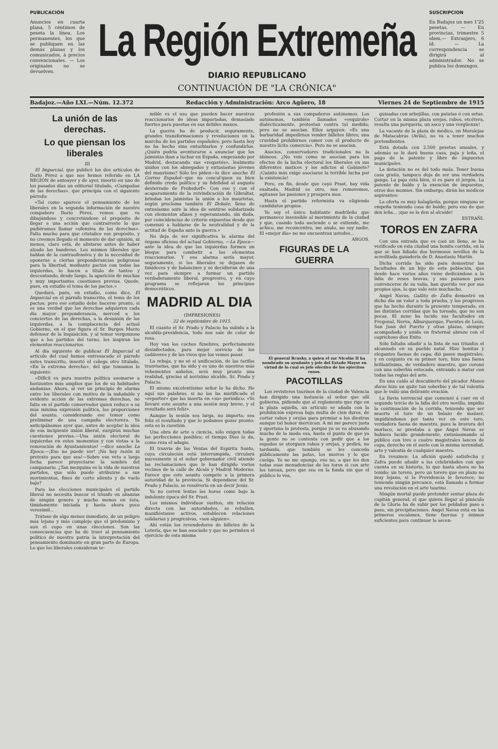PUBLICACIÓN
Anuncios en cuarta plana, 5 céntimos de peseta la línea. Los permanentes, los que se publiquen en las demás planas y los comunicados, á precios convencionales. — Los originales no se devuelven.
La Región Extremeña
DIARIO REPUBLICANO
CONTINUACIÓN DE "LA CRÓNICA"
SUSCRIPCION
En Badajoz un mes 1'25 pesetas. — En provincias, trimestre 5 idem.— Extranjero, 6 íd. — La correspondencia se dirigirá al administrador. No se publica los domingos.
Badajoz.—Año LXI.—Núm. 12.372 Redacción y Administración: Arco Agüero, 18 Viernes 24 de Septiembre de 1915
La unión de las derechas.
Lo que piensan los liberales
III
El Imparcial, que publicó los dos artículos de Darío Pérez a que nos hemos referido en LA REGIÓN de anteayer y de ayer, insertó en uno de los pasados días un editorial titulado, «Campañas de las derechas», que principia con el siguiente párrafo:
«Tal como aparece el pensamiento de los liberales en la segunda información de nuestro compañero Darío Pérez, vemos que va dibujándose y concretándose el prepósito de llegar a una acción que contrarreste lo que pudiéramos llamar «ofensiva de las derechas». Falta mucho para que cristalice ese propósito, y no creemos llegado el momento de dar opinión, ni menos, claro está, de alistarse antes de haber alzado las banderas. Los mismos liberales que hablan de la contraofensiva y de la necesidad de oponerse a ciertas preponderancias peligrosas para la libertad, mediante pactos con todas las izquierdas, lo hacen a título de tanteo y descontando, desde luego, la aparición de muchas y muy importantes cuestiones previas. Quede, pues, en estudio el tema de los pactos.»
Quedará, pués, en estudio, como dice, El Imparcial en el párrafo transcrito, el tema de los pactos; pero ese estudio debe hacerse pronto, si es una verdad que las derechas adquieren cada día mayor preponderancia, merced a los conciertos de las derechas, a la desunión de las izquierdas, a la complacencia del actual Gobierno, en el que figura el Sr. Burgos Marzo defensor de la Inquisición, y al temor vergonzoso que a los partidos del turno, les inspiran los elementos reaccionarios.
Al día siguiente de publicar El Imparcial el artículo del cual hemos entresacado el párrafo antes transcrito, insertó el colega otro titulado, «En la extrema derecha», del que tomamos lo siguiente:
«Difícil es para nuestra política asomarse a horizontes más amplios que los de su habituales andanzas. Ahora, al ver un principio de alarma entre los liberales con motivo de la indudable y evidente acción de las extremas derechas, no falta en el partido conservador quien reduce a su más mínima expresión política, las proporciones del asunto, considerando ese temor como preliminar de una campaña electorera. Ya anticipábamos ayer que, antes de aceptar la idea de esa incipiente unión liberal, surgirán muchas cuestiones previas.—Una unión electoral de izquierdas en estos momentos y con vistas a la renovación de Ayuntamientos! —dice anoche La Epoca.—¡Eso no puede ser! ¡No hay razón ni pretexto para que sea!—Sobre ese veto a larga fecha parece proyectarse la sombra del campanario. ¿Tan mezquina es la vida de nuestros partidos, que sólo puede atribuirse a sus movimientos, fines de corto aliento y de vuelo bajo?
Para las elecciones municipales el partido liberal no necesita buscar el triunfo en alianzas de ningún genero y mucho menos en ésta, tímidamente iniciada y hasta ahora poco verosimil...
Trátase de algo menos inmediato, de un peligro más lejano y más complejo que el predominio y aun el copo en unas elecciones. Son las consecuencias que ha de traer al pensamiento político de nuestra patria la interpretación del pensamiento dominante en gran parte de Europa. Lo que los liberales consideran te-
mible es el uso que pueden hacer nuestros reaccionarios de ideas importadas, demasiado fuertes para puestas en sus debiles manos.
La guerra ha de producir, seguramente, grandes transformaciones y revoluciones en la marcha de los partidos españoles; pero hasta hoy no ha hecho sino enturbiarlos y confundirlos. ¿Quién podría aventurarse a anunciar que los jaimistas iban a luchar en España, empezando por Madrid, destacando sus «requetés», lealmente unidos con los abnegados y entusiastas jóvenes del maurismo? Sólo les piden—lo dice anoche El Correo Español—que no concul'quen su bien definido credo político y su fidelidad al augusto desterrado de Frohsdorf». Con eso y con el acaparamiento de la reivindicación de Gibraltar, brindan los jaimistas la unión a los mauristas, según proclama también El Debate, lleno de entusiasmo ante la idea de sentirse solidarizado con elementos afines y esperanzando, sin duda, por coincidencias de criterio expuestas desde que comenzó a hablarse de la neutralidad y de la actitud de España ante la guerra.»
No deja de ser significativa la alarma del órgano oficioso del actual Gobierno, —La Epoca— ante la idea de que las izquierdas formen un bloque para combatir a los elementos reaccionarios. Y esa alarma sería mayor, seguramente, si los liberales se dejasen de timideces y de balancines y se decidieran de una vez para siempre a formar un partido verdaderamente liberal, progresivo, y en cuyo programa se reflejaran los principios democráticos.
MADRID AL DIA
(IMPRESIONES)
22 de septiembre de 1915.
El cuanto el Sr. Prado y Palacio ha subido a la alcaldía-presidencia, todo nos sale de color de rosa.
Hoy van los coches fúnebres, perfectamente desinfectados, para mejor servicio de los cadáveres y de los vivos que los vemos pasar.
La rebaja, y no sé si unificación, de las tarifas tranviarias, que ha sido y es uno de nuestros más vehementes anhelos, será muy pronto una realidad, gracias al novisimo alcalde, Sr. Prado y Palacio.
El mismo excelentísimo señor lo ha dicho. He aquí sus palabras, si no las ha mistificado el «reporter» que las inserta en «su» periódico: «Yo llevaré este asunto a una sesión muy breve, y el resultado será feliz».
Aunque la sesión sea larga, no importa; sea feliz el resultado y que lo podamos gozar pronto: esta es la cuestión.
Una obra de arte o ciencia, sólo exigen todas las perfecciones posibles; el tiempo Dios lo da, como reza el adagio.
El tranvía de las Ventas del Espíritu Santo, cuya circulación está interrumpida, circulará nuevamente si el señor gobernador civil atiende las reclamaciones que le han dirigido varios vecinos de la calle de Alcalá y Madrid Moderno. Parece que este asunto compete a la primera autoridad de la provincia. Si dependiese del Sr. Prado y Palacio, se resolvería en un decir Jesús.
Ya no corren lentas las horas como bajo la indolente época del Sr. Prast.
Los mismos individuos sueltos, sin relación directa con las autoridades, se rebullen, manifiéstanse activos, establecen relaciones solidarias y progresivas, «son alguien».
Ahí están los revendedores de billetes de la Lotería, que se han asociado y que no permiten el ejercicio de esta misma
profesión a sus compañeros autónomos. Los autónomos, también llamados «esquirols» dialécticamente, protestan contra tal medida; pero no se asocian. Ellos arguyen: «Es una barbaridad impedirnos vender billetes libres; una crueldad prohibirnos comer con el producto de nuestro lícito comercio». Pero no se asocian.
Asocios, conservadores tradicionales na la idóneos. ¿No veis cómo se asocian para los efectos de la lucha electoral los liberales en sus diferentes matices y los adictos al Gabinete? ¡Cuánto más exige asociarse la terrible lucha por la existencia!
Pero, en fin, desde que cayó Prast, hay vida exaltada, Madrid es otro, nos removemos, agitanse las pasiones y prospera mos.
Hasta el partido reformista va eligiendo candidatos propios.
Yo soy el único habitante madrileño que permanece insensible al movimiento de la ciudad y que, cuando todo asciende o se extiende, me achico, me reconcentro, me anulo, no soy nadie. El «mejor día» no me encuentran ustedes...
ARGOS.
FIGURAS DE LA GUERRA
El general Rcusky, a quien el zar Nicolás II ha nombrado su ayudante y jefe del Estado Mayor en virtud de lo cual es jefe efectivo de los ejércitos rusos.
PACOTILLAS
Los revisteros taurinos de la ciudad de Valencia han dirigido una instancia al señor que allí gobierna, pidiendo que al reglamento que rige en la plaza aquella, un artículo se añada con la prohibición expresa bajo multa de cien duros, de cortar rabos y orejas para premiar a los diestros aunque tal honor merezcan. A mí me parece justa y oportuna la protesta, porque ya se va abusando mucho de la moda esa, hasta el punto de que ya la gente no se contenta con pedir que a los espadas se otorguen rabos y orejas, y pedirá, no tardando, que también se les conceda públicamente las patas, los morros y lo que cuelga. Yo no me opongo, eso no, a que les den todas esas menudencias de los toros si con arte los torean, pero que sea en la fonda sin que el público lo vea,
guisadas con arbejillas, con patatas ó con setas. Cortar en la misma plaza orejas, rabos, etcétera, resulta una porquería, un asco y una vergüenza!
La vacante de la plaza de médico, en Moralejas de Matacabras (Avila), no va a tener muchos pretendientes.
Está dotada con 2.500 pesetas anuales, y además se le dará buena casa, paja y leña, el pago de la patente y libre de impuestos municipales.
La dotación no es del todo mala. Tener buena casa gratis, tampoco deja de ser una verdadera ganga. La paja está bien, si es para el jergón. La patente de balde y la exención de impuestos, otros dos momios. Sin embargo, dirán los médicos aspirantes:
La oferta es muy halagüeña, porque ninguno se empeña teniendo casa de balde; pero eso de que den leña... ¡que se la den al alcalde!
ESTRAÑI.
TOROS EN ZAFRA
Con una entrada que es casi un lleno, se ha verificado en esta ciudad una bonita corrida, en la que se han lidiado dos hermosos novillos de la acreditada ganadería de D. Anastasio Martín.
Dicha corrida ha sido para demostrar las facultades de un hijo de esta población, que desde hace varios años viene dedicándose a la lidia de reses bravas, y sus paisanos para convencerse de su valía, han querido ver por sus propios ojos, lo que vale este muchacho.
Angel Navas, Gallito de Zafra demostró en dicho día un valor a toda prueba, y los progresos que ha hecho durante la presente temporada, en las distintas corridas que ha toreado, que no son pocas. El nene ha lucido sus facultades en Fregenal, Nerva, Alburquerque, Fuentes de León, San Juan del Puerto y otras plazas, siempre acompañado y unido en fraternal abrazo con el caprichoso dios Exito.
Sólo faltaba añadir a la lista de sus triunfos el alcanzado en su pueblo natal. Hizo bonitas y elegantes faenas de capa; dió pases magistrales, y en conjunto en su primer toro, hizo una faena brillantísima, de verdadero maestro, que coronó con una soberbia estocada, entrando a matar con todas las reglas del arte.
En una caída al descubierto del picador Manos duras hizo un quite tan soberbio y de tal valentía que le valió una delirante ovación.
La lluvia torrencial que comenzó á caer en el segundo tercio de la lidia del otro novillo, impidió la continuación de la corrida, teniendo que ser muerto el toro de un balazo de maúser, impidiéndonos por tanto ver en este toro, verdadera faena de maestro, pues la bravura del morlaco, se prestaba a que Angel Navas se hubiera lucido grandemente, entusiasmando al público con tres o cuatro magistrales lances de capa, derecho en el suelo con la misma serenidad, arte y valentía de cualquier maestro.
En resumen: La afición quedó satisfecha y Zafra puede añadir a las celebridades con que cuenta en su historia, lo que hasta ahora no ha tenido: un torero, pero un torero que en plazo no muy lejano, si la Providencia le favorece, no teniendo ningún percance, está llamado a formar una revolución en el arte taurino.
Ningún mortal puede pretender sentar plaza de capitán general; el que quiera llegar al pináculo de la Gloria ha de subir por los peldaños paso a paso, sin precipitaciones. Angel Navas está en los primeros escalones, tiene fuerzas y ánimos suficientes para continuar la ascen-